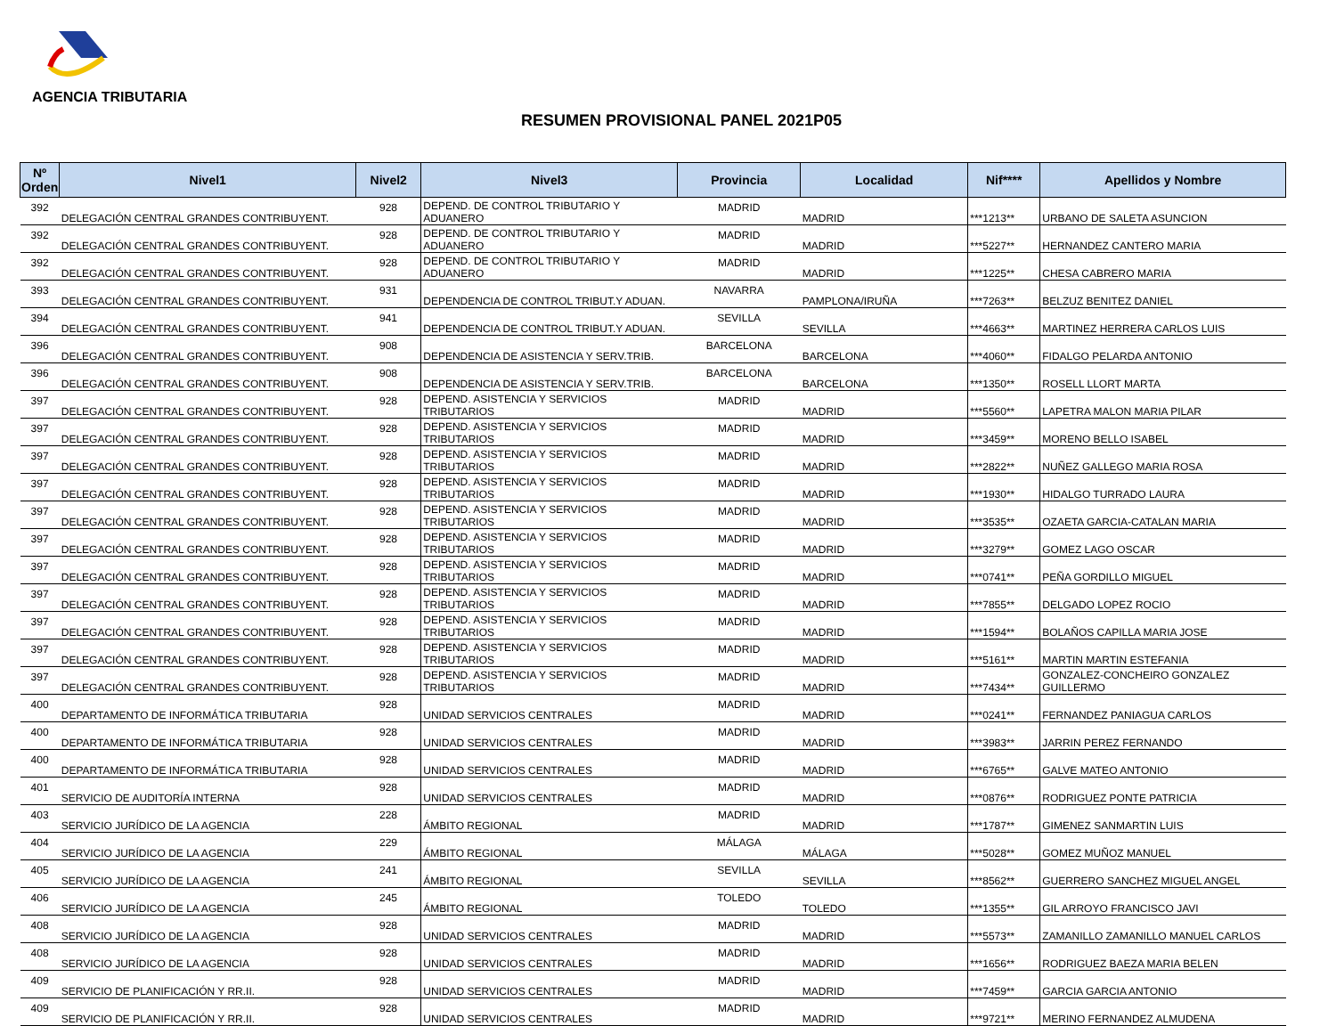AGENCIA TRIBUTARIA
RESUMEN PROVISIONAL PANEL 2021P05
| Nº Orden | Nivel1 | Nivel2 | Nivel3 | Provincia | Localidad | Nif**** | Apellidos y Nombre |
| --- | --- | --- | --- | --- | --- | --- | --- |
| 392 | DELEGACIÓN CENTRAL GRANDES CONTRIBUYENT. | 928 | DEPEND. DE CONTROL TRIBUTARIO Y ADUANERO | MADRID | MADRID | ***1213** | URBANO DE SALETA ASUNCION |
| 392 | DELEGACIÓN CENTRAL GRANDES CONTRIBUYENT. | 928 | DEPEND. DE CONTROL TRIBUTARIO Y ADUANERO | MADRID | MADRID | ***5227** | HERNANDEZ CANTERO MARIA |
| 392 | DELEGACIÓN CENTRAL GRANDES CONTRIBUYENT. | 928 | DEPEND. DE CONTROL TRIBUTARIO Y ADUANERO | MADRID | MADRID | ***1225** | CHESA CABRERO MARIA |
| 393 | DELEGACIÓN CENTRAL GRANDES CONTRIBUYENT. | 931 | DEPENDENCIA DE CONTROL TRIBUT.Y ADUAN. | NAVARRA | PAMPLONA/IRUÑA | ***7263** | BELZUZ BENITEZ DANIEL |
| 394 | DELEGACIÓN CENTRAL GRANDES CONTRIBUYENT. | 941 | DEPENDENCIA DE CONTROL TRIBUT.Y ADUAN. | SEVILLA | SEVILLA | ***4663** | MARTINEZ HERRERA CARLOS LUIS |
| 396 | DELEGACIÓN CENTRAL GRANDES CONTRIBUYENT. | 908 | DEPENDENCIA DE ASISTENCIA Y SERV.TRIB. | BARCELONA | BARCELONA | ***4060** | FIDALGO PELARDA ANTONIO |
| 396 | DELEGACIÓN CENTRAL GRANDES CONTRIBUYENT. | 908 | DEPENDENCIA DE ASISTENCIA Y SERV.TRIB. | BARCELONA | BARCELONA | ***1350** | ROSELL LLORT MARTA |
| 397 | DELEGACIÓN CENTRAL GRANDES CONTRIBUYENT. | 928 | DEPEND. ASISTENCIA Y SERVICIOS TRIBUTARIOS | MADRID | MADRID | ***5560** | LAPETRA MALON MARIA PILAR |
| 397 | DELEGACIÓN CENTRAL GRANDES CONTRIBUYENT. | 928 | DEPEND. ASISTENCIA Y SERVICIOS TRIBUTARIOS | MADRID | MADRID | ***3459** | MORENO BELLO ISABEL |
| 397 | DELEGACIÓN CENTRAL GRANDES CONTRIBUYENT. | 928 | DEPEND. ASISTENCIA Y SERVICIOS TRIBUTARIOS | MADRID | MADRID | ***2822** | NUÑEZ GALLEGO MARIA ROSA |
| 397 | DELEGACIÓN CENTRAL GRANDES CONTRIBUYENT. | 928 | DEPEND. ASISTENCIA Y SERVICIOS TRIBUTARIOS | MADRID | MADRID | ***1930** | HIDALGO TURRADO LAURA |
| 397 | DELEGACIÓN CENTRAL GRANDES CONTRIBUYENT. | 928 | DEPEND. ASISTENCIA Y SERVICIOS TRIBUTARIOS | MADRID | MADRID | ***3535** | OZAETA GARCIA-CATALAN MARIA |
| 397 | DELEGACIÓN CENTRAL GRANDES CONTRIBUYENT. | 928 | DEPEND. ASISTENCIA Y SERVICIOS TRIBUTARIOS | MADRID | MADRID | ***3279** | GOMEZ LAGO OSCAR |
| 397 | DELEGACIÓN CENTRAL GRANDES CONTRIBUYENT. | 928 | DEPEND. ASISTENCIA Y SERVICIOS TRIBUTARIOS | MADRID | MADRID | ***0741** | PEÑA GORDILLO MIGUEL |
| 397 | DELEGACIÓN CENTRAL GRANDES CONTRIBUYENT. | 928 | DEPEND. ASISTENCIA Y SERVICIOS TRIBUTARIOS | MADRID | MADRID | ***7855** | DELGADO LOPEZ ROCIO |
| 397 | DELEGACIÓN CENTRAL GRANDES CONTRIBUYENT. | 928 | DEPEND. ASISTENCIA Y SERVICIOS TRIBUTARIOS | MADRID | MADRID | ***1594** | BOLAÑOS CAPILLA MARIA JOSE |
| 397 | DELEGACIÓN CENTRAL GRANDES CONTRIBUYENT. | 928 | DEPEND. ASISTENCIA Y SERVICIOS TRIBUTARIOS | MADRID | MADRID | ***5161** | MARTIN MARTIN ESTEFANIA |
| 397 | DELEGACIÓN CENTRAL GRANDES CONTRIBUYENT. | 928 | DEPEND. ASISTENCIA Y SERVICIOS TRIBUTARIOS | MADRID | MADRID | ***7434** | GONZALEZ-CONCHEIRO GONZALEZ GUILLERMO |
| 400 | DEPARTAMENTO DE INFORMÁTICA TRIBUTARIA | 928 | UNIDAD SERVICIOS CENTRALES | MADRID | MADRID | ***0241** | FERNANDEZ PANIAGUA CARLOS |
| 400 | DEPARTAMENTO DE INFORMÁTICA TRIBUTARIA | 928 | UNIDAD SERVICIOS CENTRALES | MADRID | MADRID | ***3983** | JARRIN PEREZ FERNANDO |
| 400 | DEPARTAMENTO DE INFORMÁTICA TRIBUTARIA | 928 | UNIDAD SERVICIOS CENTRALES | MADRID | MADRID | ***6765** | GALVE MATEO ANTONIO |
| 401 | SERVICIO DE AUDITORÍA INTERNA | 928 | UNIDAD SERVICIOS CENTRALES | MADRID | MADRID | ***0876** | RODRIGUEZ PONTE PATRICIA |
| 403 | SERVICIO JURÍDICO DE LA AGENCIA | 228 | ÁMBITO REGIONAL | MADRID | MADRID | ***1787** | GIMENEZ SANMARTIN LUIS |
| 404 | SERVICIO JURÍDICO DE LA AGENCIA | 229 | ÁMBITO REGIONAL | MÁLAGA | MÁLAGA | ***5028** | GOMEZ MUÑOZ MANUEL |
| 405 | SERVICIO JURÍDICO DE LA AGENCIA | 241 | ÁMBITO REGIONAL | SEVILLA | SEVILLA | ***8562** | GUERRERO SANCHEZ MIGUEL ANGEL |
| 406 | SERVICIO JURÍDICO DE LA AGENCIA | 245 | ÁMBITO REGIONAL | TOLEDO | TOLEDO | ***1355** | GIL ARROYO FRANCISCO JAVI |
| 408 | SERVICIO JURÍDICO DE LA AGENCIA | 928 | UNIDAD SERVICIOS CENTRALES | MADRID | MADRID | ***5573** | ZAMANILLO ZAMANILLO MANUEL CARLOS |
| 408 | SERVICIO JURÍDICO DE LA AGENCIA | 928 | UNIDAD SERVICIOS CENTRALES | MADRID | MADRID | ***1656** | RODRIGUEZ BAEZA MARIA BELEN |
| 409 | SERVICIO DE PLANIFICACIÓN Y RR.II. | 928 | UNIDAD SERVICIOS CENTRALES | MADRID | MADRID | ***7459** | GARCIA GARCIA ANTONIO |
| 409 | SERVICIO DE PLANIFICACIÓN Y RR.II. | 928 | UNIDAD SERVICIOS CENTRALES | MADRID | MADRID | ***9721** | MERINO FERNANDEZ ALMUDENA |